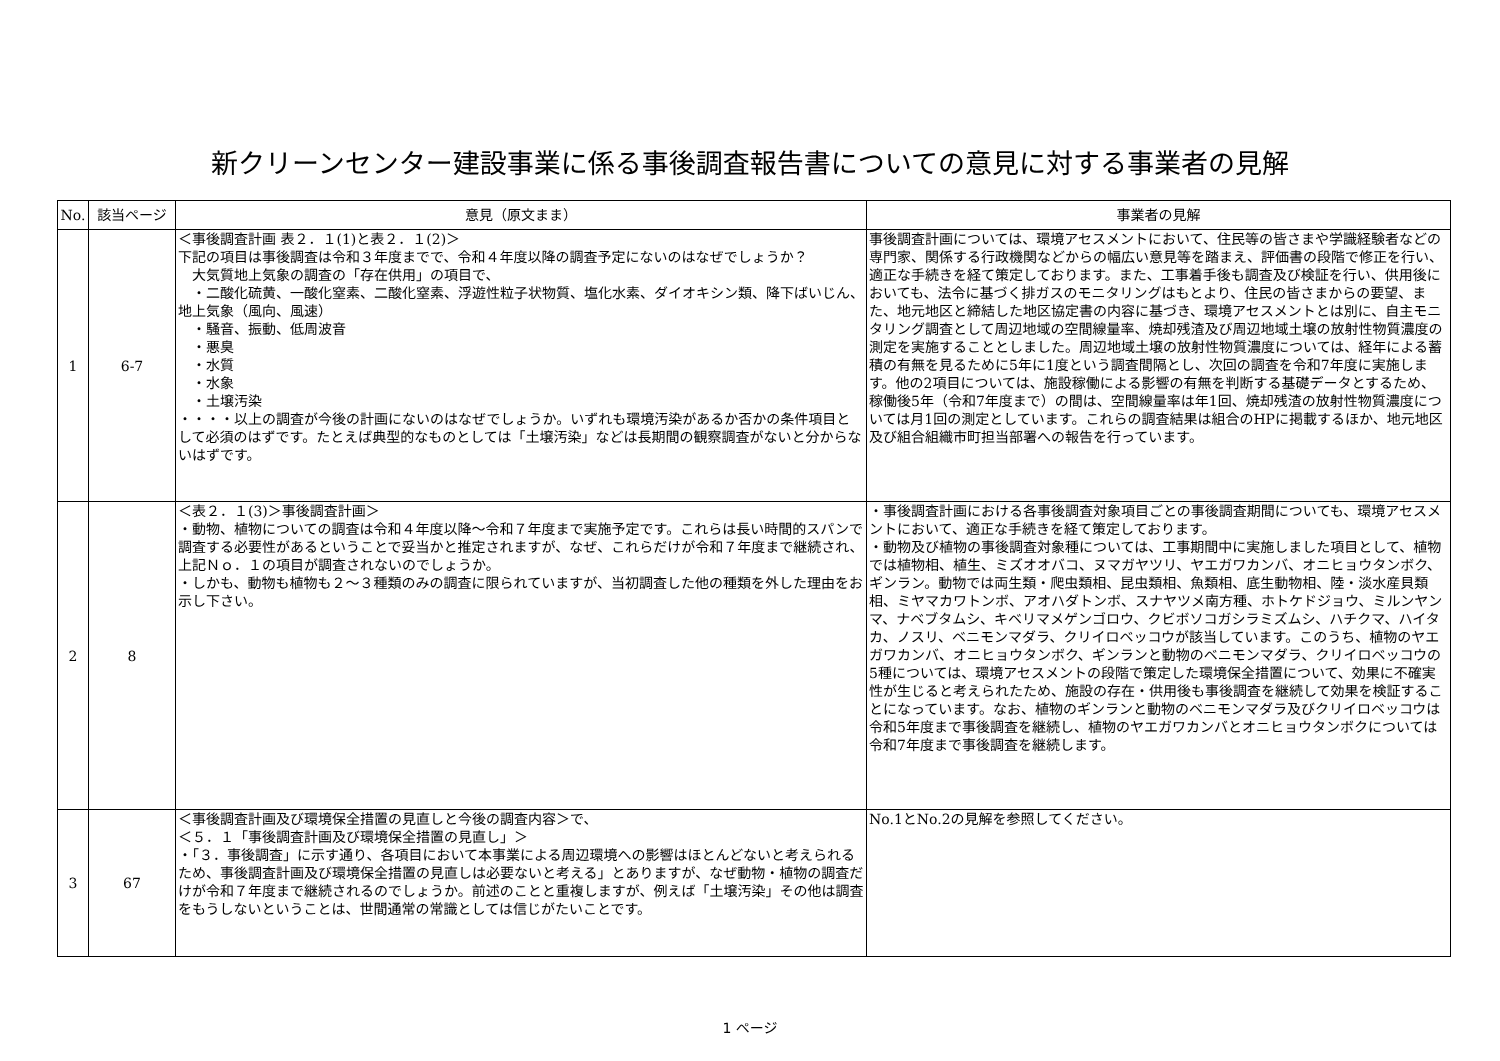新クリーンセンター建設事業に係る事後調査報告書についての意見に対する事業者の見解
| No. | 該当ページ | 意見（原文まま） | 事業者の見解 |
| --- | --- | --- | --- |
| 1 | 6-7 | ＜事後調査計画 表２．１(1)と表２．１(2)＞ 下記の項目は事後調査は令和３年度までで、令和４年度以降の調査予定にないのはなぜでしょうか？ 大気質地上気象の調査の「存在供用」の項目で、 ・二酸化硫黄、一酸化窒素、二酸化窒素、浮遊性粒子状物質、塩化水素、ダイオキシン類、降下ばいじん、地上気象（風向、風速） ・騒音、振動、低周波音 ・悪臭 ・水質 ・水象 ・土壌汚染 ・・・・以上の調査が今後の計画にないのはなぜでしょうか。いずれも環境汚染があるか否かの条件項目として必須のはずです。たとえば典型的なものとしては「土壌汚染」などは長期間の観察調査がないと分からないはずです。 | 事後調査計画については、環境アセスメントにおいて、住民等の皆さまや学識経験者などの専門家、関係する行政機関などからの幅広い意見等を踏まえ、評価書の段階で修正を行い、適正な手続きを経て策定しております。また、工事着手後も調査及び検証を行い、供用後においても、法令に基づく排ガスのモニタリングはもとより、住民の皆さまからの要望、また、地元地区と締結した地区協定書の内容に基づき、環境アセスメントとは別に、自主モニタリング調査として周辺地域の空間線量率、焼却残渣及び周辺地域土壌の放射性物質濃度の測定を実施することとしました。周辺地域土壌の放射性物質濃度については、経年による蓄積の有無を見るために5年に1度という調査間隔とし、次回の調査を令和7年度に実施します。他の2項目については、施設稼働による影響の有無を判断する基礎データとするため、稼働後5年（令和7年度まで）の間は、空間線量率は年1回、焼却残渣の放射性物質濃度については月1回の測定としています。これらの調査結果は組合のHPに掲載するほか、地元地区及び組合組織市町担当部署への報告を行っています。 |
| 2 | 8 | ＜表２．１(3)＞事後調査計画＞ ・動物、植物についての調査は令和４年度以降～令和７年度まで実施予定です。これらは長い時間的スパンで調査する必要性があるということで妥当かと推定されますが、なぜ、これらだけが令和７年度まで継続され、上記Ｎｏ．１の項目が調査されないのでしょうか。 ・しかも、動物も植物も２～３種類のみの調査に限られていますが、当初調査した他の種類を外した理由をお示し下さい。 | ・事後調査計画における各事後調査対象項目ごとの事後調査期間についても、環境アセスメントにおいて、適正な手続きを経て策定しております。 ・動物及び植物の事後調査対象種については、工事期間中に実施しました項目として、植物では植物相、植生、ミズオオバコ、ヌマガヤツリ、ヤエガワカンバ、オニヒョウタンボク、ギンラン。動物では両生類・爬虫類相、昆虫類相、魚類相、底生動物相、陸・淡水産貝類相、ミヤマカワトンボ、アオハダトンボ、スナヤツメ南方種、ホトケドジョウ、ミルンヤンマ、ナベブタムシ、キベリマメゲンゴロウ、クビボソコガシラミズムシ、ハチクマ、ハイタカ、ノスリ、ベニモンマダラ、クリイロベッコウが該当しています。このうち、植物のヤエガワカンバ、オニヒョウタンボク、ギンランと動物のベニモンマダラ、クリイロベッコウの5種については、環境アセスメントの段階で策定した環境保全措置について、効果に不確実性が生じると考えられたため、施設の存在・供用後も事後調査を継続して効果を検証することになっています。なお、植物のギンランと動物のベニモンマダラ及びクリイロベッコウは令和5年度まで事後調査を継続し、植物のヤエガワカンバとオニヒョウタンボクについては令和7年度まで事後調査を継続します。 |
| 3 | 67 | ＜事後調査計画及び環境保全措置の見直しと今後の調査内容＞で、 ＜５．１「事後調査計画及び環境保全措置の見直し」＞ ・「３．事後調査」に示す通り、各項目において本事業による周辺環境への影響はほとんどないと考えられるため、事後調査計画及び環境保全措置の見直しは必要ないと考える」とありますが、なぜ動物・植物の調査だけが令和７年度まで継続されるのでしょうか。前述のことと重複しますが、例えば「土壌汚染」その他は調査をもうしないということは、世間通常の常識としては信じがたいことです。 | No.1とNo.2の見解を参照してください。 |
1 ページ